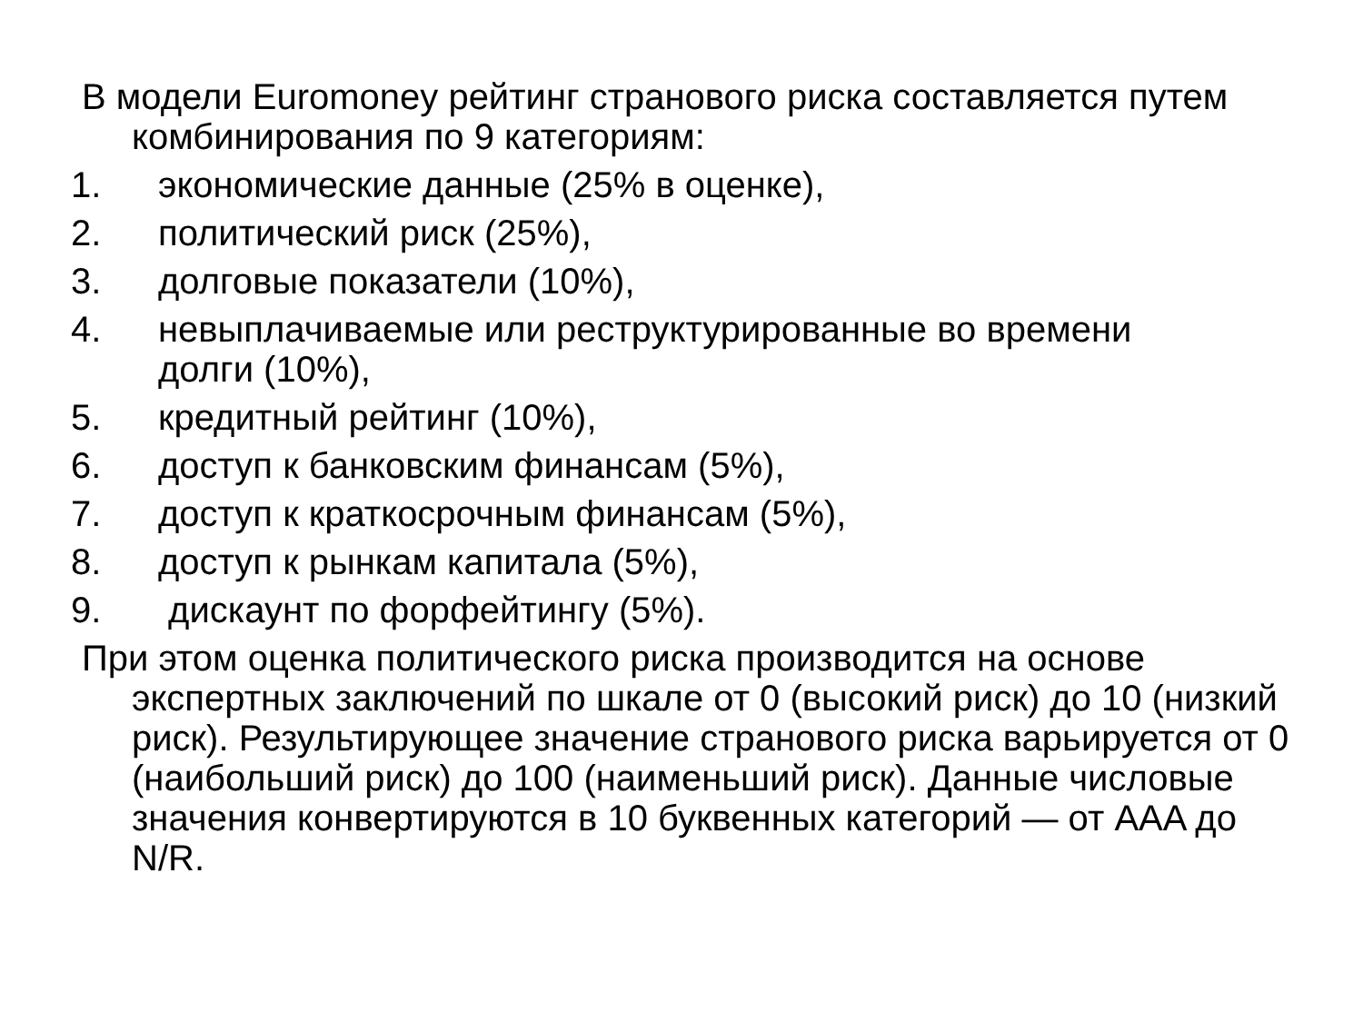В модели Euromoney рейтинг странового риска составляется путем комбинирования по 9 категориям:
1. экономические данные (25% в оценке),
2. политический риск (25%),
3. долговые показатели (10%),
4. невыплачиваемые или реструктурированные во времени долги (10%),
5. кредитный рейтинг (10%),
6. доступ к банковским финансам (5%),
7. доступ к краткосрочным финансам (5%),
8. доступ к рынкам капитала (5%),
9. дискаунт по форфейтингу (5%).
При этом оценка политического риска производится на основе экспертных заключений по шкале от 0 (высокий риск) до 10 (низкий риск). Результирующее значение странового риска варьируется от 0 (наибольший риск) до 100 (наименьший риск). Данные числовые значения конвертируются в 10 буквенных категорий — от AAA до N/R.